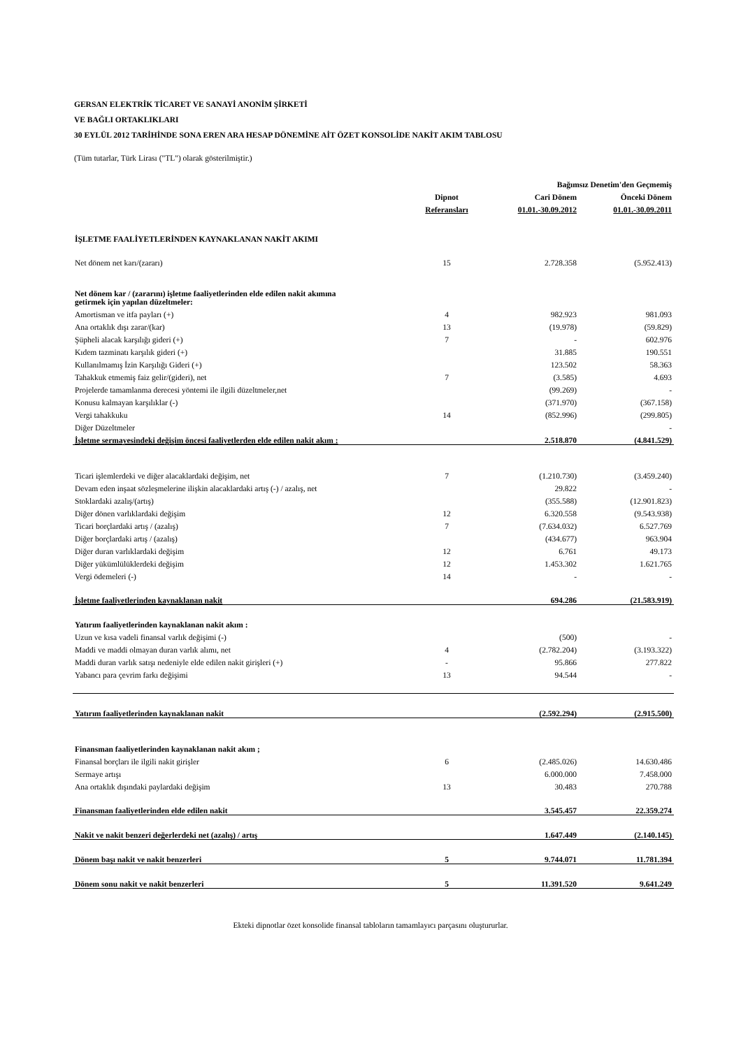GERSAN ELEKTRİK TİCARET VE SANAYİ ANONİM ŞİRKETİ
VE BAĞLI ORTAKLIKLARI
30 EYLÜL 2012 TARİHİNDE SONA EREN ARA HESAP DÖNEMİNE AİT ÖZET KONSOLİDE NAKİT AKIM TABLOSU
(Tüm tutarlar, Türk Lirası ("TL") olarak gösterilmiştir.)
| | | Bağımsız Denetim'den Geçmemiş | |
| --- | --- | --- | --- |
| | Dipnot | Cari Dönem | Önceki Dönem |
| | Referansları | 01.01.-30.09.2012 | 01.01.-30.09.2011 |
| İŞLETME FAALİYETLERİNDEN KAYNAKLANAN NAKİT AKIMI | | | |
| Net dönem net karı/(zararı) | 15 | 2.728.358 | (5.952.413) |
| Net dönem kar / (zararını) işletme faaliyetlerinden elde edilen nakit akımına getirmek için yapılan düzeltmeler: | | | |
| Amortisman ve itfa payları (+) | 4 | 982.923 | 981.093 |
| Ana ortaklık dışı zarar/(kar) | 13 | (19.978) | (59.829) |
| Şüpheli alacak karşılığı gideri (+) | 7 | - | 602.976 |
| Kıdem tazminatı karşılık gideri (+) | | 31.885 | 190.551 |
| Kullanılmamış İzin Karşılığı Gideri (+) | | 123.502 | 58.363 |
| Tahakkuk etmemiş faiz gelir/(gideri), net | 7 | (3.585) | 4.693 |
| Projelerde tamamlanma derecesi yöntemi ile ilgili düzeltmeler,net | | (99.269) | - |
| Konusu kalmayan karşılıklar (-) | | (371.970) | (367.158) |
| Vergi tahakkuku | 14 | (852.996) | (299.805) |
| Diğer Düzeltmeler | | | - |
| İşletme sermayesindeki değişim öncesi faaliyetlerden elde edilen nakit akım : | | 2.518.870 | (4.841.529) |
| Ticari işlemlerdeki ve diğer alacaklardaki değişim, net | 7 | (1.210.730) | (3.459.240) |
| Devam eden inşaat sözleşmelerine ilişkin alacaklardaki artış (-) / azalış, net | | 29.822 | - |
| Stoklardaki azalış/(artış) | | (355.588) | (12.901.823) |
| Diğer dönen varlıklardaki değişim | 12 | 6.320.558 | (9.543.938) |
| Ticari borçlardaki artış / (azalış) | 7 | (7.634.032) | 6.527.769 |
| Diğer borçlardaki artış / (azalış) | | (434.677) | 963.904 |
| Diğer duran varlıklardaki değişim | 12 | 6.761 | 49.173 |
| Diğer yükümlülüklerdeki değişim | 12 | 1.453.302 | 1.621.765 |
| Vergi ödemeleri (-) | 14 | - | - |
| İşletme faaliyetlerinden kaynaklanan nakit | | 694.286 | (21.583.919) |
| Yatırım faaliyetlerinden kaynaklanan nakit akım : | | | |
| Uzun ve kısa vadeli finansal varlık değişimi (-) | | (500) | - |
| Maddi ve maddi olmayan duran varlık alımı, net | 4 | (2.782.204) | (3.193.322) |
| Maddi duran varlık satışı nedeniyle elde edilen nakit girişleri (+) | - | 95.866 | 277.822 |
| Yabancı para çevrim farkı değişimi | 13 | 94.544 | - |
| Yatırım faaliyetlerinden kaynaklanan nakit | | (2.592.294) | (2.915.500) |
| Finansman faaliyetlerinden kaynaklanan nakit akım ; | | | |
| Finansal borçları ile ilgili nakit girişler | 6 | (2.485.026) | 14.630.486 |
| Sermaye artışı | | 6.000.000 | 7.458.000 |
| Ana ortaklık dışındaki paylardaki değişim | 13 | 30.483 | 270.788 |
| Finansman faaliyetlerinden elde edilen nakit | | 3.545.457 | 22.359.274 |
| Nakit ve nakit benzeri değerlerdeki net (azalış) / artış | | 1.647.449 | (2.140.145) |
| Dönem başı nakit ve nakit benzerleri | 5 | 9.744.071 | 11.781.394 |
| Dönem sonu nakit ve nakit benzerleri | 5 | 11.391.520 | 9.641.249 |
Ekteki dipnotlar özet konsolide finansal tabloların tamamlayıcı parçasını oluştururlar.